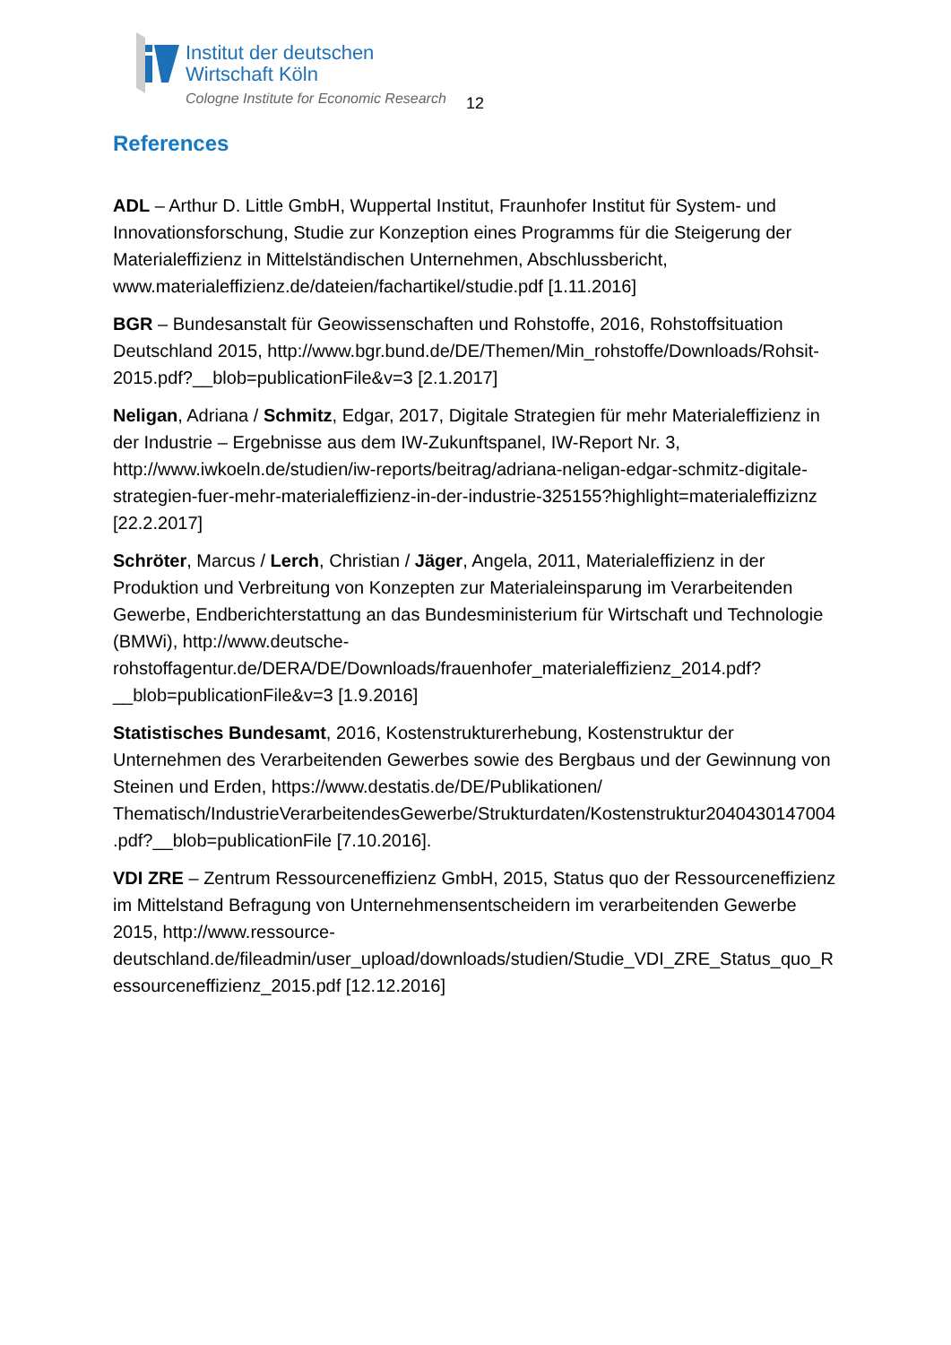Institut der deutschen
Wirtschaft Köln
Cologne Institute for Economic Research
12
References
ADL – Arthur D. Little GmbH, Wuppertal Institut, Fraunhofer Institut für System- und Innovationsforschung, Studie zur Konzeption eines Programms für die Steigerung der Materialeffizienz in Mittelständischen Unternehmen, Abschlussbericht, www.materialeffizienz.de/dateien/fachartikel/studie.pdf [1.11.2016]
BGR – Bundesanstalt für Geowissenschaften und Rohstoffe, 2016, Rohstoffsituation Deutschland 2015, http://www.bgr.bund.de/DE/Themen/Min_rohstoffe/Downloads/Rohsit-2015.pdf?__blob=publicationFile&v=3 [2.1.2017]
Neligan, Adriana / Schmitz, Edgar, 2017, Digitale Strategien für mehr Materialeffizienz in der Industrie – Ergebnisse aus dem IW-Zukunftspanel, IW-Report Nr. 3, http://www.iwkoeln.de/studien/iw-reports/beitrag/adriana-neligan-edgar-schmitz-digitale-strategien-fuer-mehr-materialeffizienz-in-der-industrie-325155?highlight=materialeffiziznz [22.2.2017]
Schröter, Marcus / Lerch, Christian / Jäger, Angela, 2011, Materialeffizienz in der Produktion und Verbreitung von Konzepten zur Materialeinsparung im Verarbeitenden Gewerbe, Endberichterstattung an das Bundesministerium für Wirtschaft und Technologie (BMWi), http://www.deutsche-rohstoffagentur.de/DERA/DE/Downloads/frauenhofer_materialeffizienz_2014.pdf?__blob=publicationFile&v=3 [1.9.2016]
Statistisches Bundesamt, 2016, Kostenstrukturerhebung, Kostenstruktur der Unternehmen des Verarbeitenden Gewerbes sowie des Bergbaus und der Gewinnung von Steinen und Erden, https://www.destatis.de/DE/Publikationen/ Thematisch/IndustrieVerarbeitendesGewerbe/Strukturdaten/Kostenstruktur2040430147004.pdf?__blob=publicationFile [7.10.2016].
VDI ZRE – Zentrum Ressourceneffizienz GmbH, 2015, Status quo der Ressourceneffizienz im Mittelstand Befragung von Unternehmensentscheidern im verarbeitenden Gewerbe 2015, http://www.ressource-deutschland.de/fileadmin/user_upload/downloads/studien/Studie_VDI_ZRE_Status_quo_Ressourceneffizienz_2015.pdf [12.12.2016]